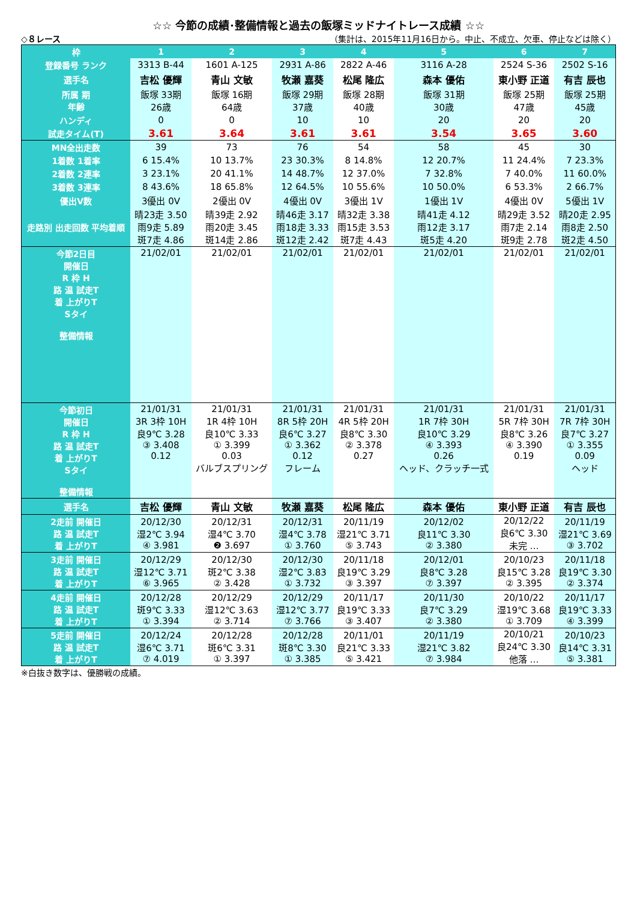☆☆ 今節の成績･整備情報と過去の飯塚ミッドナイトレース成績 ☆☆
◇８レース （集計は、2015年11月16日から。中止、不成立、欠車、停止などは除く）
| 枠 | 1 | 2 | 3 | 4 | 5 | 6 | 7 |
| --- | --- | --- | --- | --- | --- | --- | --- |
| 登録番号 ランク | 3313 B-44 | 1601 A-125 | 2931 A-86 | 2822 A-46 | 3116 A-28 | 2524 S-36 | 2502 S-16 |
| 選手名 | 吉松 優輝 | 青山 文敏 | 牧瀬 嘉葵 | 松尾 隆広 | 森本 優佑 | 東小野 正道 | 有吉 辰也 |
| 所属 期 年齢 | 飯塚 33期 26歳 | 飯塚 16期 64歳 | 飯塚 29期 37歳 | 飯塚 28期 40歳 | 飯塚 31期 30歳 | 飯塚 25期 47歳 | 飯塚 25期 45歳 |
| ハンディ | 0 | 0 | 10 | 10 | 20 | 20 | 20 |
| 試走タイム(T) | 3.61 | 3.64 | 3.61 | 3.61 | 3.54 | 3.65 | 3.60 |
| MN全出走数 | 39 | 73 | 76 | 54 | 58 | 45 | 30 |
| 1着数 1着率 | 6 15.4% | 10 13.7% | 23 30.3% | 8 14.8% | 12 20.7% | 11 24.4% | 7 23.3% |
| 2着数 2連率 | 3 23.1% | 20 41.1% | 14 48.7% | 12 37.0% | 7 32.8% | 7 40.0% | 11 60.0% |
| 3着数 3連率 | 8 43.6% | 18 65.8% | 12 64.5% | 10 55.6% | 10 50.0% | 6 53.3% | 2 66.7% |
| 優出V数 | 3優出 0V | 2優出 0V | 4優出 0V | 3優出 1V | 1優出 1V | 4優出 0V | 5優出 1V |
| 走路別 出走回数 平均着順 | 晴23走 3.50 雨9走 5.89 斑7走 4.86 | 晴39走 2.92 雨20走 3.45 斑14走 2.86 | 晴46走 3.17 雨18走 3.33 斑12走 2.42 | 晴32走 3.38 雨15走 3.53 斑7走 4.43 | 晴41走 4.12 雨12走 3.17 斑5走 4.20 | 晴29走 3.52 雨7走 2.14 斑9走 2.78 | 晴20走 2.95 雨8走 2.50 斑2走 4.50 |
| 今節2日目 開催日 R 枠 H 路 温 試走T 着 上がりT Sタイ 整備情報 | 21/02/01 | 21/02/01 | 21/02/01 | 21/02/01 | 21/02/01 | 21/02/01 | 21/02/01 |
| 今節初日 開催日 R 枠 H 路 温 試走T 着 上がりT Sタイ 整備情報 | 21/01/31 3R 3枠 10H 良9℃ 3.28 ③ 3.408 0.12 | 21/01/31 1R 4枠 10H 良10℃ 3.33 ① 3.399 0.03 バルブスプリング | 21/01/31 8R 5枠 20H 良6℃ 3.27 ① 3.362 0.12 フレーム | 21/01/31 4R 5枠 20H 良8℃ 3.30 ② 3.378 0.27 | 21/01/31 1R 7枠 30H 良10℃ 3.29 ④ 3.393 0.26 ヘッド、クラッチ一式 | 21/01/31 5R 7枠 30H 良8℃ 3.26 ④ 3.390 0.19 | 21/01/31 7R 7枠 30H 良7℃ 3.27 ① 3.355 0.09 ヘッド |
| 選手名 | 吉松 優輝 | 青山 文敏 | 牧瀬 嘉葵 | 松尾 隆広 | 森本 優佑 | 東小野 正道 | 有吉 辰也 |
| 2走前 開催日 路 温 試走T 着 上がりT | 20/12/30 湿2℃ 3.94 ④ 3.981 | 20/12/31 湿4℃ 3.70 ❷ 3.697 | 20/12/31 湿4℃ 3.78 ① 3.760 | 20/11/19 湿21℃ 3.71 ⑤ 3.743 | 20/12/02 良11℃ 3.30 ② 3.380 | 20/12/22 良6℃ 3.30 未完 … | 20/11/19 湿21℃ 3.69 ③ 3.702 |
| 3走前 開催日 路 温 試走T 着 上がりT | 20/12/29 湿12℃ 3.71 ⑥ 3.965 | 20/12/30 斑2℃ 3.38 ② 3.428 | 20/12/30 湿2℃ 3.83 ① 3.732 | 20/11/18 良19℃ 3.29 ③ 3.397 | 20/12/01 良8℃ 3.28 ⑦ 3.397 | 20/10/23 良15℃ 3.28 ② 3.395 | 20/11/18 良19℃ 3.30 ② 3.374 |
| 4走前 開催日 路 温 試走T 着 上がりT | 20/12/28 斑9℃ 3.33 ① 3.394 | 20/12/29 湿12℃ 3.63 ② 3.714 | 20/12/29 湿12℃ 3.77 ⑦ 3.766 | 20/11/17 良19℃ 3.33 ③ 3.407 | 20/11/30 良7℃ 3.29 ② 3.380 | 20/10/22 湿19℃ 3.68 ① 3.709 | 20/11/17 良19℃ 3.33 ④ 3.399 |
| 5走前 開催日 路 温 試走T 着 上がりT | 20/12/24 湿6℃ 3.71 ⑦ 4.019 | 20/12/28 斑6℃ 3.31 ① 3.397 | 20/12/28 斑8℃ 3.30 ① 3.385 | 20/11/01 良21℃ 3.33 ⑤ 3.421 | 20/11/19 湿21℃ 3.82 ⑦ 3.984 | 20/10/21 良24℃ 3.30 他落 … | 20/10/23 良14℃ 3.31 ⑤ 3.381 |
※白抜き数字は、優勝戦の成績。